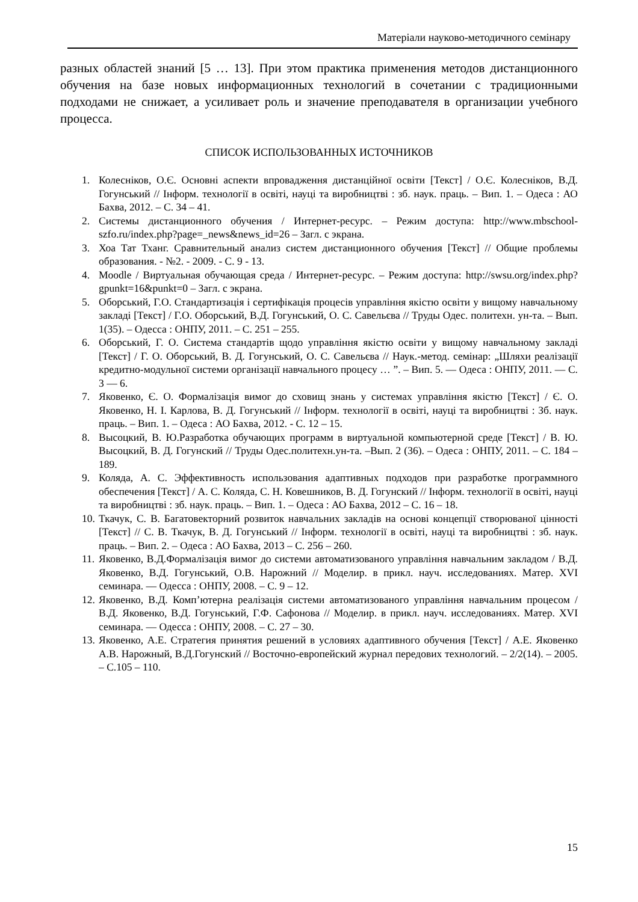Матеріали науково-методичного семінару
разных областей знаний [5 … 13]. При этом практика применения методов дистанционного обучения на базе новых информационных технологий в сочетании с традиционными подходами не снижает, а усиливает роль и значение преподавателя в организации учебного процесса.
СПИСОК ИСПОЛЬЗОВАННЫХ ИСТОЧНИКОВ
1. Колесніков, О.Є. Основні аспекти впровадження дистанційної освіти [Текст] / О.Є. Колесніков, В.Д. Гогунський // Інформ. технології в освіті, науці та виробництві : зб. наук. праць. – Вип. 1. – Одеса : АО Бахва, 2012. – С. 34 – 41.
2. Системы дистанционного обучения / Интернет-ресурс. – Режим доступа: http://www.mbschool-szfo.ru/index.php?page=_news&news_id=26 – Загл. с экрана.
3. Хоа Тат Тханг. Сравнительный анализ систем дистанционного обучения [Текст] // Общие проблемы образования. - №2. - 2009. - С. 9 - 13.
4. Moodle / Виртуальная обучающая среда / Интернет-ресурс. – Режим доступа: http://swsu.org/index.php?gpunkt=16&punkt=0 – Загл. с экрана.
5. Оборський, Г.О. Стандартизація і сертифікація процесів управління якістю освіти у вищому навчальному закладі [Текст] / Г.О. Оборський, В.Д. Гогунський, О. С. Савельєва // Труды Одес. политехн. ун-та. – Вып. 1(35). – Одесса : ОНПУ, 2011. – С. 251 – 255.
6. Оборський, Г. О. Система стандартів щодо управління якістю освіти у вищому навчальному закладі [Текст] / Г. О. Оборський, В. Д. Гогунський, О. С. Савельєва // Наук.-метод. семінар: „Шляхи реалізації кредитно-модульної системи організації навчального процесу … ”. – Вип. 5. — Одеса : ОНПУ, 2011. — С. 3 — 6.
7. Яковенко, Є. О. Формалізація вимог до сховищ знань у системах управління якістю [Текст] / Є. О. Яковенко, Н. І. Карлова, В. Д. Гогунський // Інформ. технології в освіті, науці та виробництві : Зб. наук. праць. – Вип. 1. – Одеса : АО Бахва, 2012. - С. 12 – 15.
8. Высоцкий, В. Ю.Разработка обучающих программ в виртуальной компьютерной среде [Текст] / В. Ю. Высоцкий, В. Д. Гогунский // Труды Одес.политехн.ун-та. –Вып. 2 (36). – Одеса : ОНПУ, 2011. – С. 184 – 189.
9. Коляда, А. С. Эффективность использования адаптивных подходов при разработке программного обеспечения [Текст] / А. С. Коляда, С. Н. Ковешников, В. Д. Гогунский // Інформ. технології в освіті, науці та виробництві : зб. наук. праць. – Вип. 1. – Одеса : АО Бахва, 2012 – С. 16 – 18.
10. Ткачук, С. В. Багатовекторний розвиток навчальних закладів на основі концепції створюваної цінності [Текст] // С. В. Ткачук, В. Д. Гогунський // Інформ. технології в освіті, науці та виробництві : зб. наук. праць. – Вип. 2. – Одеса : АО Бахва, 2013 – С. 256 – 260.
11. Яковенко, В.Д.Формалізація вимог до системи автоматизованого управління навчальним закладом / В.Д. Яковенко, В.Д. Гогунський, О.В. Нарожний // Моделир. в прикл. науч. исследованиях. Матер. XVI семинара. — Одесса : ОНПУ, 2008. – С. 9 – 12.
12. Яковенко, В.Д. Комп’ютерна реалізація системи автоматизованого управління навчальним процесом / В.Д. Яковенко, В.Д. Гогунський, Г.Ф. Сафонова // Моделир. в прикл. науч. исследованиях. Матер. XVI семинара. — Одесса : ОНПУ, 2008. – С. 27 – 30.
13. Яковенко, А.Е. Стратегия принятия решений в условиях адаптивного обучения [Текст] / А.Е. Яковенко А.В. Нарожный, В.Д.Гогунский // Восточно-европейский журнал передових технологий. – 2/2(14). – 2005. – С.105 – 110.
15